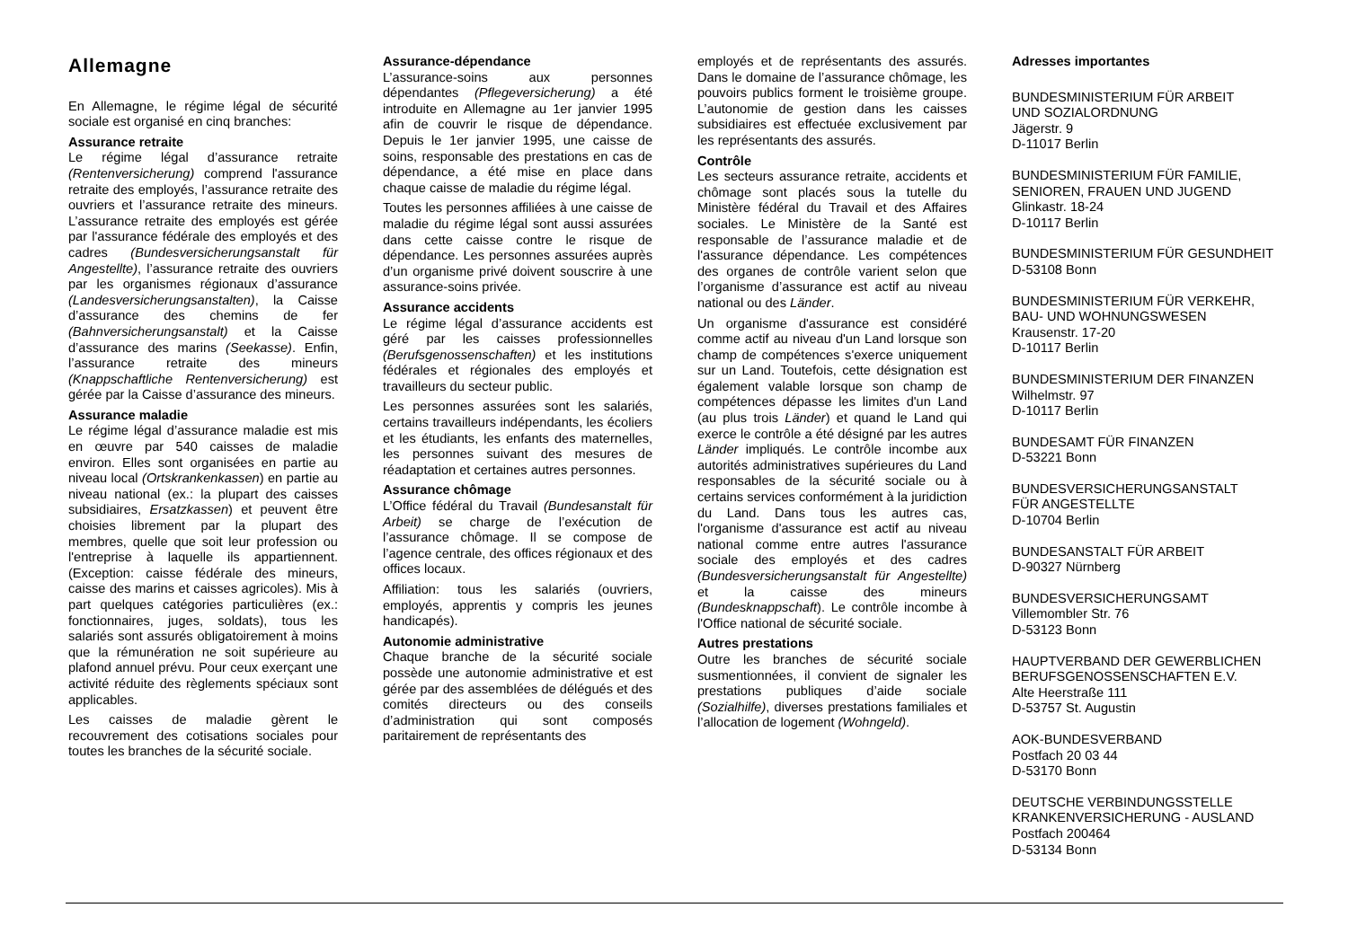Allemagne
En Allemagne, le régime légal de sécurité sociale est organisé en cinq branches:
Assurance retraite
Le régime légal d’assurance retraite (Rentenversicherung) comprend l'assurance retraite des employés, l’assurance retraite des ouvriers et l’assurance retraite des mineurs. L’assurance retraite des employés est gérée par l'assurance fédérale des employés et des cadres (Bundesversicherungsanstalt für Angestellte), l’assurance retraite des ouvriers par les organismes régionaux d’assurance (Landesversicherungsanstalten), la Caisse d’assurance des chemins de fer (Bahnversicherungsanstalt) et la Caisse d’assurance des marins (Seekasse). Enfin, l’assurance retraite des mineurs (Knappschaftliche Rentenversicherung) est gérée par la Caisse d’assurance des mineurs.
Assurance maladie
Le régime légal d’assurance maladie est mis en œuvre par 540 caisses de maladie environ. Elles sont organisées en partie au niveau local (Ortskrankenkassen) en partie au niveau national (ex.: la plupart des caisses subsidiaires, Ersatzkassen) et peuvent être choisies librement par la plupart des membres, quelle que soit leur profession ou l'entreprise à laquelle ils appartiennent. (Exception: caisse fédérale des mineurs, caisse des marins et caisses agricoles). Mis à part quelques catégories particulières (ex.: fonctionnaires, juges, soldats), tous les salariés sont assurés obligatoirement à moins que la rémunération ne soit supérieure au plafond annuel prévu. Pour ceux exerçant une activité réduite des règlements spéciaux sont applicables.
Les caisses de maladie gèrent le recouvrement des cotisations sociales pour toutes les branches de la sécurité sociale.
Assurance-dépendance
L’assurance-soins aux personnes dépendantes (Pflegeversicherung) a été introduite en Allemagne au 1er janvier 1995 afin de couvrir le risque de dépendance. Depuis le 1er janvier 1995, une caisse de soins, responsable des prestations en cas de dépendance, a été mise en place dans chaque caisse de maladie du régime légal.
Toutes les personnes affiliées à une caisse de maladie du régime légal sont aussi assurées dans cette caisse contre le risque de dépendance. Les personnes assurées auprès d’un organisme privé doivent souscrire à une assurance-soins privée.
Assurance accidents
Le régime légal d’assurance accidents est géré par les caisses professionnelles (Berufsgenossenschaften) et les institutions fédérales et régionales des employés et travailleurs du secteur public.
Les personnes assurées sont les salariés, certains travailleurs indépendants, les écoliers et les étudiants, les enfants des maternelles, les personnes suivant des mesures de réadaptation et certaines autres personnes.
Assurance chômage
L’Office fédéral du Travail (Bundesanstalt für Arbeit) se charge de l’exécution de l’assurance chômage. Il se compose de l’agence centrale, des offices régionaux et des offices locaux.
Affiliation: tous les salariés (ouvriers, employés, apprentis y compris les jeunes handicapés).
Autonomie administrative
Chaque branche de la sécurité sociale possède une autonomie administrative et est gérée par des assemblées de délégués et des comités directeurs ou des conseils d’administration qui sont composés paritairement de représentants des
employés et de représentants des assurés. Dans le domaine de l’assurance chômage, les pouvoirs publics forment le troisième groupe. L’autonomie de gestion dans les caisses subsidiaires est effectuée exclusivement par les représentants des assurés.
Contrôle
Les secteurs assurance retraite, accidents et chômage sont placés sous la tutelle du Ministère fédéral du Travail et des Affaires sociales. Le Ministère de la Santé est responsable de l’assurance maladie et de l'assurance dépendance. Les compétences des organes de contrôle varient selon que l’organisme d’assurance est actif au niveau national ou des Länder.
Un organisme d'assurance est considéré comme actif au niveau d'un Land lorsque son champ de compétences s'exerce uniquement sur un Land. Toutefois, cette désignation est également valable lorsque son champ de compétences dépasse les limites d'un Land (au plus trois Länder) et quand le Land qui exerce le contrôle a été désigné par les autres Länder impliqués. Le contrôle incombe aux autorités administratives supérieures du Land responsables de la sécurité sociale ou à certains services conformément à la juridiction du Land. Dans tous les autres cas, l'organisme d'assurance est actif au niveau national comme entre autres l'assurance sociale des employés et des cadres (Bundesversicherungsanstalt für Angestellte) et la caisse des mineurs (Bundesknappschaft). Le contrôle incombe à l'Office national de sécurité sociale.
Autres prestations
Outre les branches de sécurité sociale susmentionnées, il convient de signaler les prestations publiques d’aide sociale (Sozialhilfe), diverses prestations familiales et l’allocation de logement (Wohngeld).
Adresses importantes
BUNDESMINISTERIUM FÜR ARBEIT
UND SOZIALORDNUNG
Jägerstr. 9
D-11017 Berlin
BUNDESMINISTERIUM FÜR FAMILIE,
SENIOREN, FRAUEN UND JUGEND
Glinkastr. 18-24
D-10117 Berlin
BUNDESMINISTERIUM FÜR GESUNDHEIT
D-53108 Bonn
BUNDESMINISTERIUM FÜR VERKEHR,
BAU- UND WOHNUNGSWESEN
Krausenstr. 17-20
D-10117 Berlin
BUNDESMINISTERIUM DER FINANZEN
Wilhelmstr. 97
D-10117 Berlin
BUNDESAMT FÜR FINANZEN
D-53221 Bonn
BUNDESVERSICHERUNGSANSTALT
FÜR ANGESTELLTE
D-10704 Berlin
BUNDESANSTALT FÜR ARBEIT
D-90327 Nürnberg
BUNDESVERSICHERUNGSAMT
Villemombler Str. 76
D-53123 Bonn
HAUPTVERBAND DER GEWERBLICHEN
BERUFSGENOSSENSCHAFTEN E.V.
Alte Heerstraße 111
D-53757 St. Augustin
AOK-BUNDESVERBAND
Postfach 20 03 44
D-53170 Bonn
DEUTSCHE VERBINDUNGSSTELLE
KRANKENVERSICHERUNG - AUSLAND
Postfach 200464
D-53134 Bonn